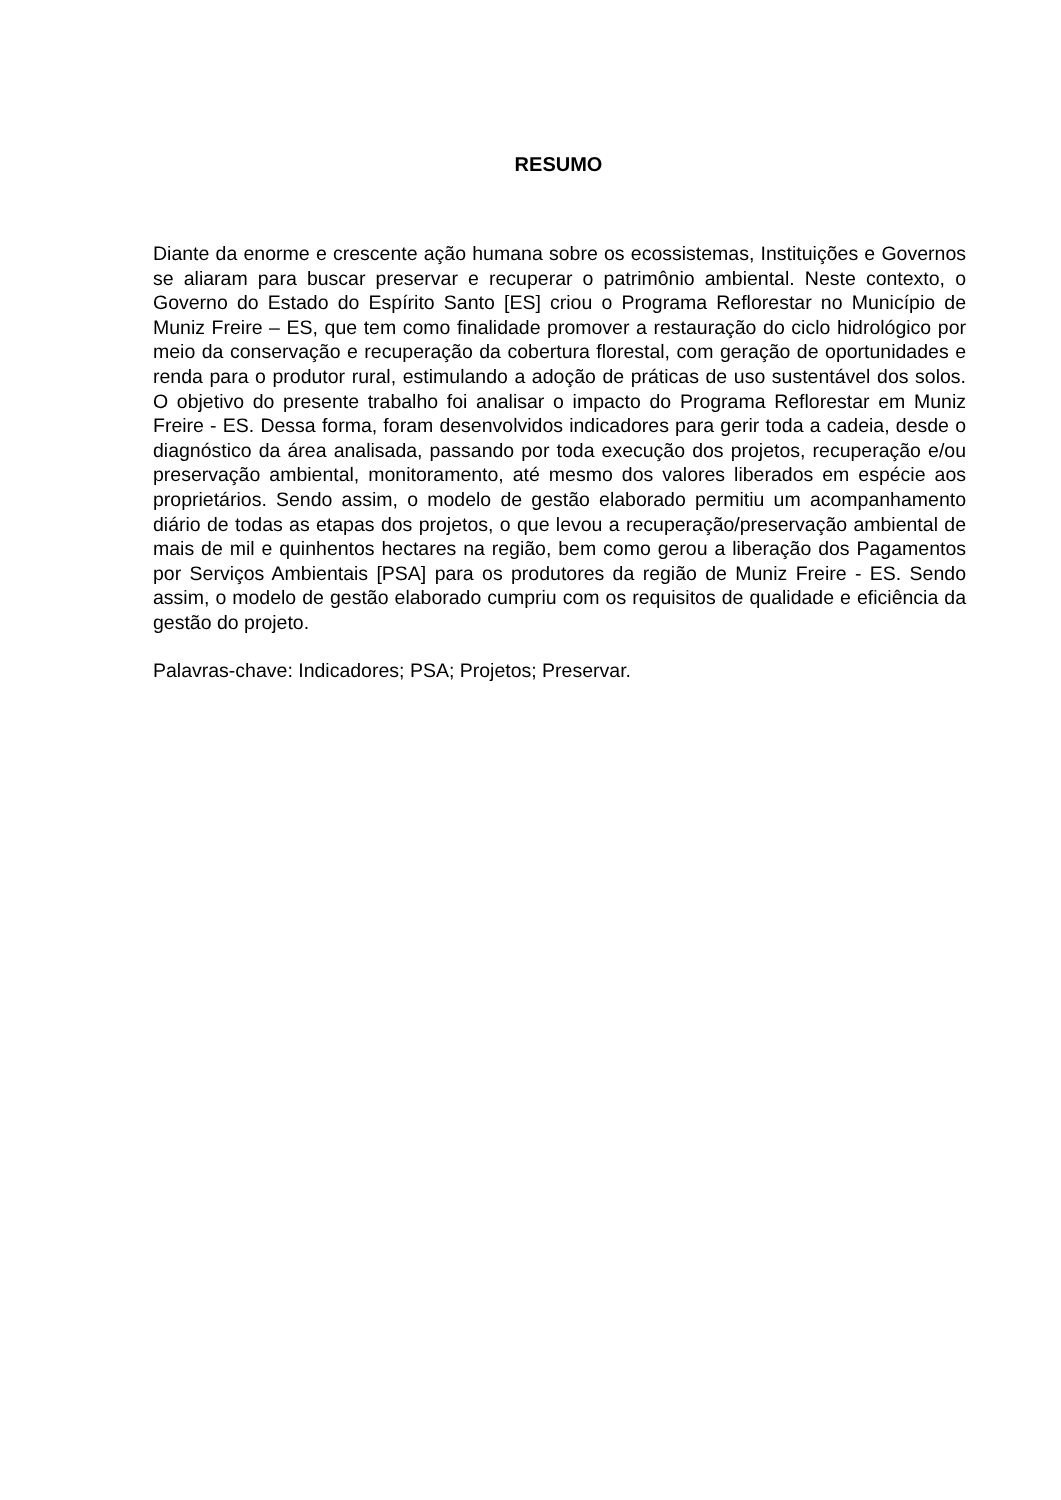RESUMO
Diante da enorme e crescente ação humana sobre os ecossistemas, Instituições e Governos se aliaram para buscar preservar e recuperar o patrimônio ambiental. Neste contexto, o Governo do Estado do Espírito Santo [ES] criou o Programa Reflorestar no Município de Muniz Freire – ES, que tem como finalidade promover a restauração do ciclo hidrológico por meio da conservação e recuperação da cobertura florestal, com geração de oportunidades e renda para o produtor rural, estimulando a adoção de práticas de uso sustentável dos solos. O objetivo do presente trabalho foi analisar o impacto do Programa Reflorestar em Muniz Freire - ES. Dessa forma, foram desenvolvidos indicadores para gerir toda a cadeia, desde o diagnóstico da área analisada, passando por toda execução dos projetos, recuperação e/ou preservação ambiental, monitoramento, até mesmo dos valores liberados em espécie aos proprietários. Sendo assim, o modelo de gestão elaborado permitiu um acompanhamento diário de todas as etapas dos projetos, o que levou a recuperação/preservação ambiental de mais de mil e quinhentos hectares na região, bem como gerou a liberação dos Pagamentos por Serviços Ambientais [PSA] para os produtores da região de Muniz Freire - ES. Sendo assim, o modelo de gestão elaborado cumpriu com os requisitos de qualidade e eficiência da gestão do projeto.
Palavras-chave: Indicadores; PSA; Projetos; Preservar.